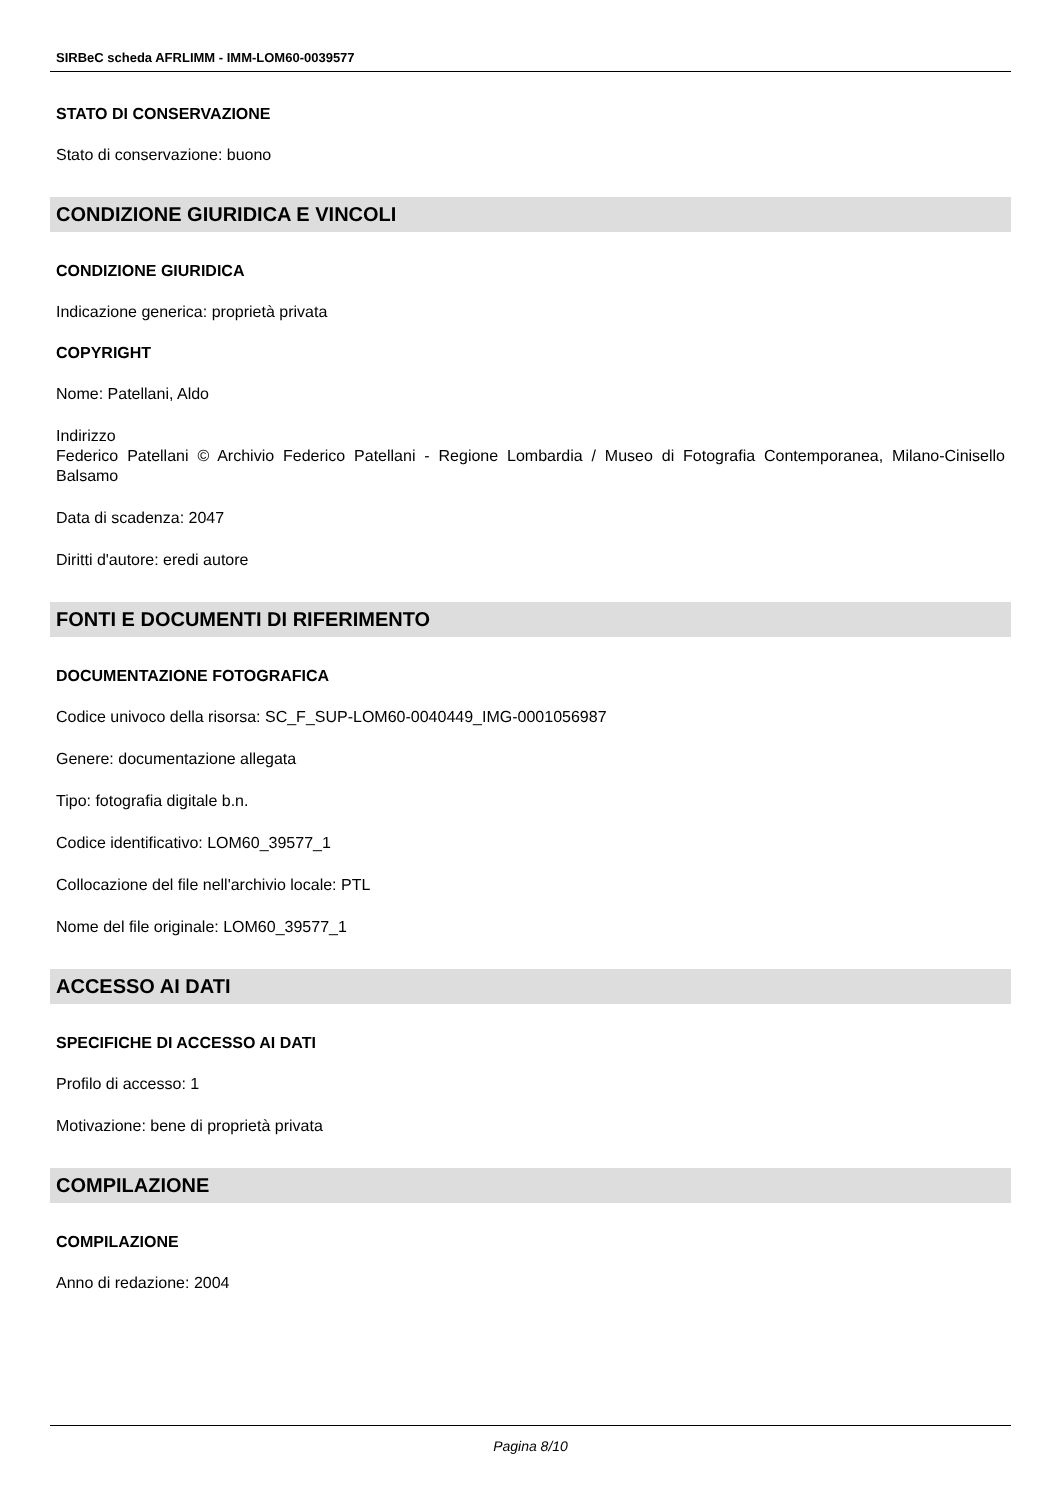SIRBeC scheda AFRLIMM - IMM-LOM60-0039577
STATO DI CONSERVAZIONE
Stato di conservazione: buono
CONDIZIONE GIURIDICA E VINCOLI
CONDIZIONE GIURIDICA
Indicazione generica: proprietà privata
COPYRIGHT
Nome: Patellani, Aldo
Indirizzo
Federico Patellani © Archivio Federico Patellani - Regione Lombardia / Museo di Fotografia Contemporanea, Milano-Cinisello Balsamo
Data di scadenza: 2047
Diritti d'autore: eredi autore
FONTI E DOCUMENTI DI RIFERIMENTO
DOCUMENTAZIONE FOTOGRAFICA
Codice univoco della risorsa: SC_F_SUP-LOM60-0040449_IMG-0001056987
Genere: documentazione allegata
Tipo: fotografia digitale b.n.
Codice identificativo: LOM60_39577_1
Collocazione del file nell'archivio locale: PTL
Nome del file originale: LOM60_39577_1
ACCESSO AI DATI
SPECIFICHE DI ACCESSO AI DATI
Profilo di accesso: 1
Motivazione: bene di proprietà privata
COMPILAZIONE
COMPILAZIONE
Anno di redazione: 2004
Pagina 8/10